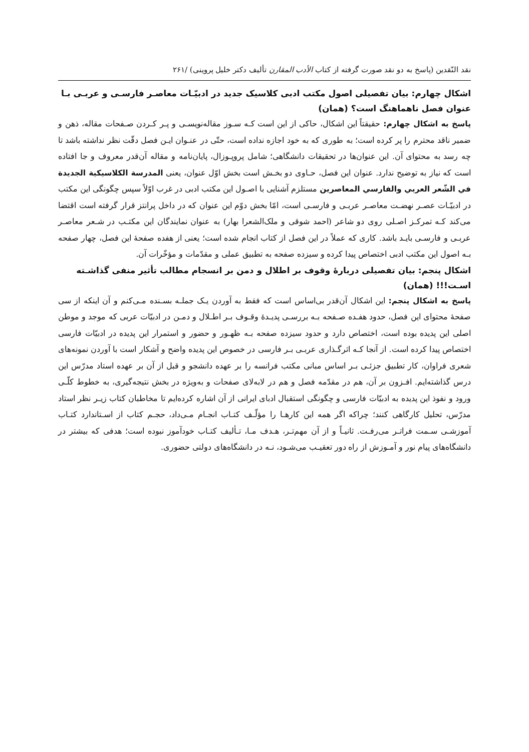نقد النّقدين (پاسخ به دو نقد صورت گرفته از کتاب الأدب المقارن تأليف دکتر خليل پروينی) /۲۶۱
اشکال چهارم: بيان تفصيلی اصول مکتب ادبی کلاسيک جديد در ادبيّـات معاصـر فارسـی و عربـی بـا عنوان فصل ناهماهنگ است؟ (همان)
پاسخ به اشکال چهارم: حقيقتاً اين اشکال، حاکی از اين است کـه سـوز مقاله‌نويسـی و پـر کـردن صـفحات مقاله، ذهن و ضمير ناقد محترم را پر کرده است؛ به طوری که به خود اجازه نداده است، حتّی در عنـوان ايـن فصل دقّت نظر نداشته باشد تا چه رسد به محتوای آن. اين عنوان‌ها در تحقيقات دانشگاهی؛ شامل پروپـوزال، پايان‌نامه و مقاله آن‌قدر معروف و جا افتاده است که نياز به توضيح ندارد. عنوان اين فصل، حـاوی دو بخـش است بخش اوّل عنوان، يعنی المدرسة الکلاسيکية الجديدة في الشّعر العربي والفارسي المعاصرين مستلزم آشنايی با اصـول اين مکتب ادبی در غرب اوّلاً سپس چگونگی اين مکتب در ادبيّـات عصـر نهضـت معاصـر عربـی و فارسـی است، امّا بخش دوّم اين عنوان که در داخل پرانتز قرار گرفته است اقتضا می‌کند کـه تمرکـز اصـلی روی دو شاعر (احمد شوقی و ملک‌الشعرا بهار) به عنوان نمايندگان اين مکتـب در شـعر معاصـر عربـی و فارسـی بايـد باشد. کاری که عملاً در اين فصل از کتاب انجام شده است؛ يعنی از هفده صفحۀ اين فصل، چهار صفحه بـه اصول اين مکتب ادبی اختصاص پيدا کرده و سيزده صفحه به تطبيق عملی و مقدّمات و مؤخّرات آن.
اشکال پنجم: بيان تفصيلی دربارۀ وقوف بر اطلال و دمن بر انسجام مطالب تأثير منفی گذاشـته اسـت!!! (همان)
پاسخ به اشکال پنجم: اين اشکال آن‌قدر بی‌اساس است که فقط به آوردن يـک جملـه بسـنده مـی‌کنم و آن اينکه از سی صفحۀ محتوای اين فصل، حدود هفـده صـفحه بـه بررسـی پديـدۀ وقـوف بـر اطـلال و دمـن در ادبيّات عربی که موجد و موطن اصلی اين پديده بوده است، اختصاص دارد و حدود سيزده صفحه بـه ظهـور و حضور و استمرار اين پديده در ادبيّات فارسی اختصاص پيدا کرده است. از آنجا کـه اثرگـذاری عربـی بـر فارسی در خصوص اين پديده واضح و آشکار است با آوردن نمونه‌های شعری فراوان، کار تطبيق جزئـی بـر اساس مبانی مکتب فرانسه را بر عهده دانشجو و قبل از آن بر عهده استاد مدرّس اين درس گذاشته‌ايم. افـزون بر آن، هم در مقدّمه فصل و هم در لابه‌لای صفحات و به‌ويژه در بخش نتيجه‌گيری، به خطوط کلّـی ورود و نفوذ اين پديده به ادبيّات فارسی و چگونگی استقبال ادبای ايرانی از آن اشاره کرده‌ايم تا مخاطبان کتاب زيـر نظر استاد مدرّس، تحليل کارگاهی کنند؛ چراکه اگر همه اين کارهـا را مؤلّـف کتـاب انجـام مـی‌داد، حجـم کتاب از اسـتاندارد کتـاب آموزشـی سـمت فراتـر می‌رفـت. ثانيـاً و از آن مهم‌تـر، هـدف مـا، تـأليف کتـاب خودآموز نبوده است؛ هدفی که بيشتر در دانشگاه‌های پيام نور و آمـوزش از راه دور تعقيـب می‌شـود، نـه در دانشگاه‌های دولتی حضوری.